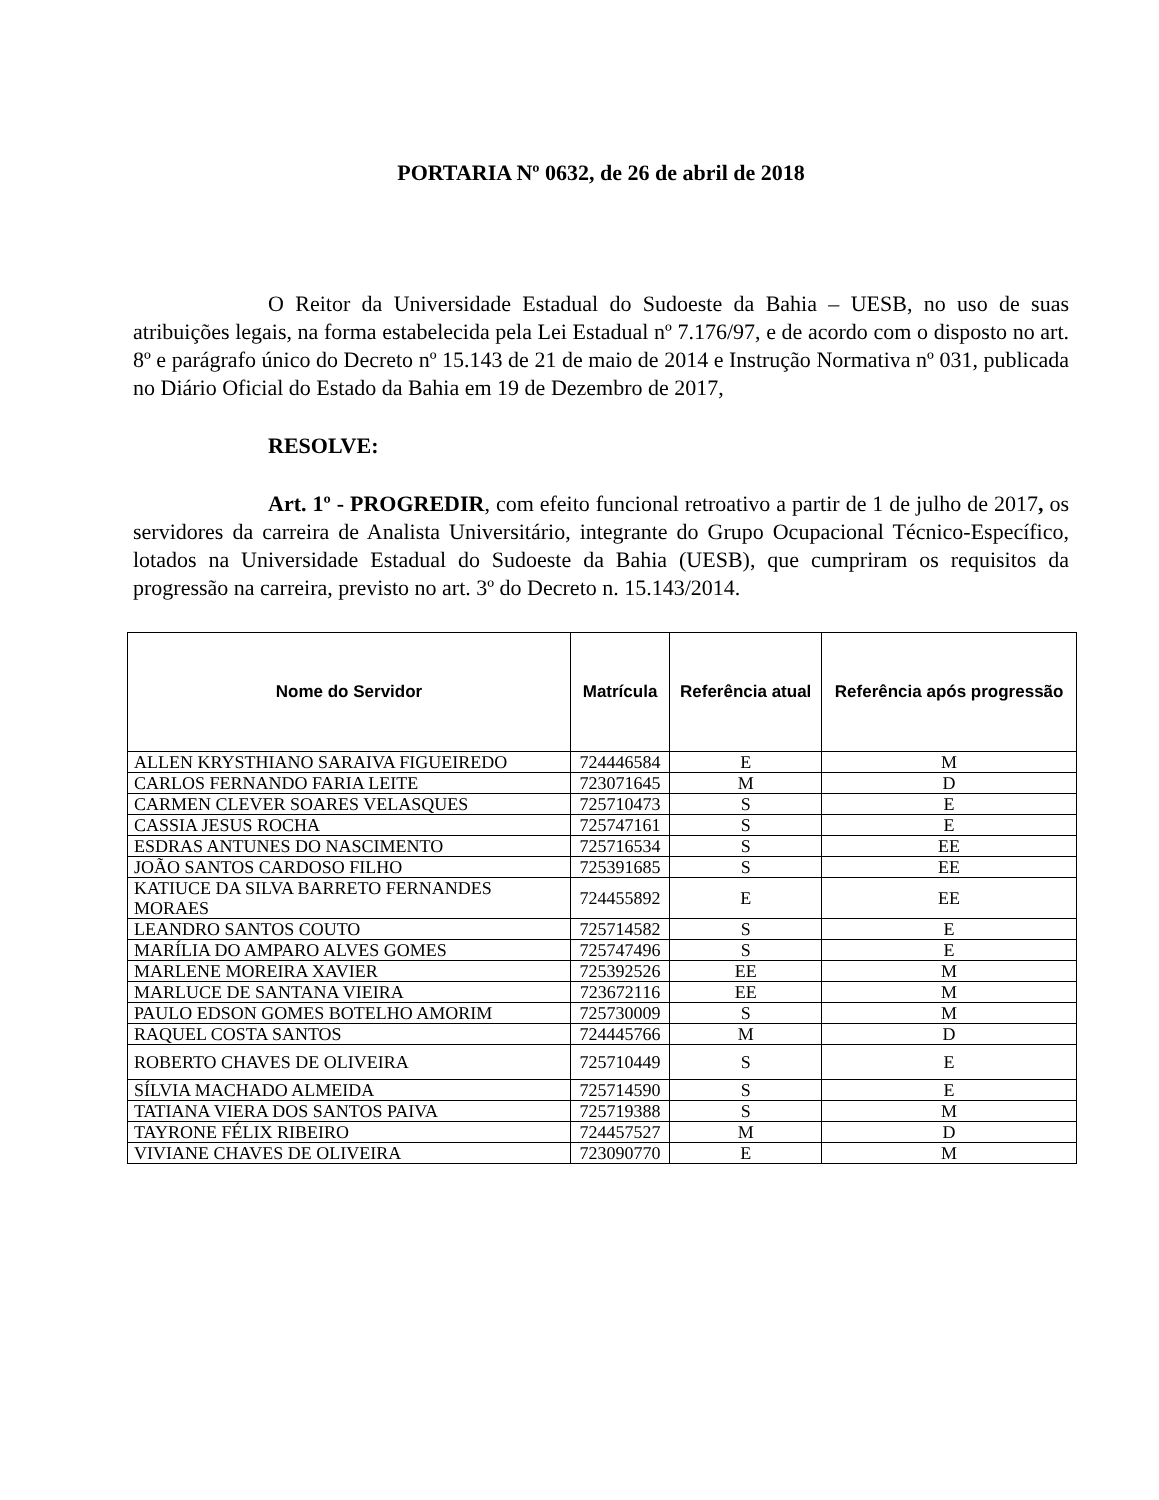PORTARIA Nº 0632, de 26 de abril de 2018
O Reitor da Universidade Estadual do Sudoeste da Bahia – UESB, no uso de suas atribuições legais, na forma estabelecida pela Lei Estadual nº 7.176/97, e de acordo com o disposto no art. 8º e parágrafo único do Decreto nº 15.143 de 21 de maio de 2014 e Instrução Normativa nº 031, publicada no Diário Oficial do Estado da Bahia em 19 de Dezembro de 2017,
RESOLVE:
Art. 1º - PROGREDIR, com efeito funcional retroativo a partir de 1 de julho de 2017, os servidores da carreira de Analista Universitário, integrante do Grupo Ocupacional Técnico-Específico, lotados na Universidade Estadual do Sudoeste da Bahia (UESB), que cumpriram os requisitos da progressão na carreira, previsto no art. 3º do Decreto n. 15.143/2014.
| Nome do Servidor | Matrícula | Referência atual | Referência após progressão |
| --- | --- | --- | --- |
| ALLEN KRYSTHIANO SARAIVA FIGUEIREDO | 724446584 | E | M |
| CARLOS FERNANDO FARIA LEITE | 723071645 | M | D |
| CARMEN CLEVER SOARES VELASQUES | 725710473 | S | E |
| CASSIA JESUS ROCHA | 725747161 | S | E |
| ESDRAS ANTUNES DO NASCIMENTO | 725716534 | S | EE |
| JOÃO SANTOS CARDOSO FILHO | 725391685 | S | EE |
| KATIUCE DA SILVA BARRETO FERNANDES MORAES | 724455892 | E | EE |
| LEANDRO SANTOS COUTO | 725714582 | S | E |
| MARÍLIA DO AMPARO ALVES GOMES | 725747496 | S | E |
| MARLENE MOREIRA XAVIER | 725392526 | EE | M |
| MARLUCE DE SANTANA VIEIRA | 723672116 | EE | M |
| PAULO EDSON GOMES BOTELHO AMORIM | 725730009 | S | M |
| RAQUEL COSTA SANTOS | 724445766 | M | D |
| ROBERTO CHAVES DE OLIVEIRA | 725710449 | S | E |
| SÍLVIA MACHADO ALMEIDA | 725714590 | S | E |
| TATIANA VIERA DOS SANTOS PAIVA | 725719388 | S | M |
| TAYRONE FÉLIX RIBEIRO | 724457527 | M | D |
| VIVIANE CHAVES DE OLIVEIRA | 723090770 | E | M |